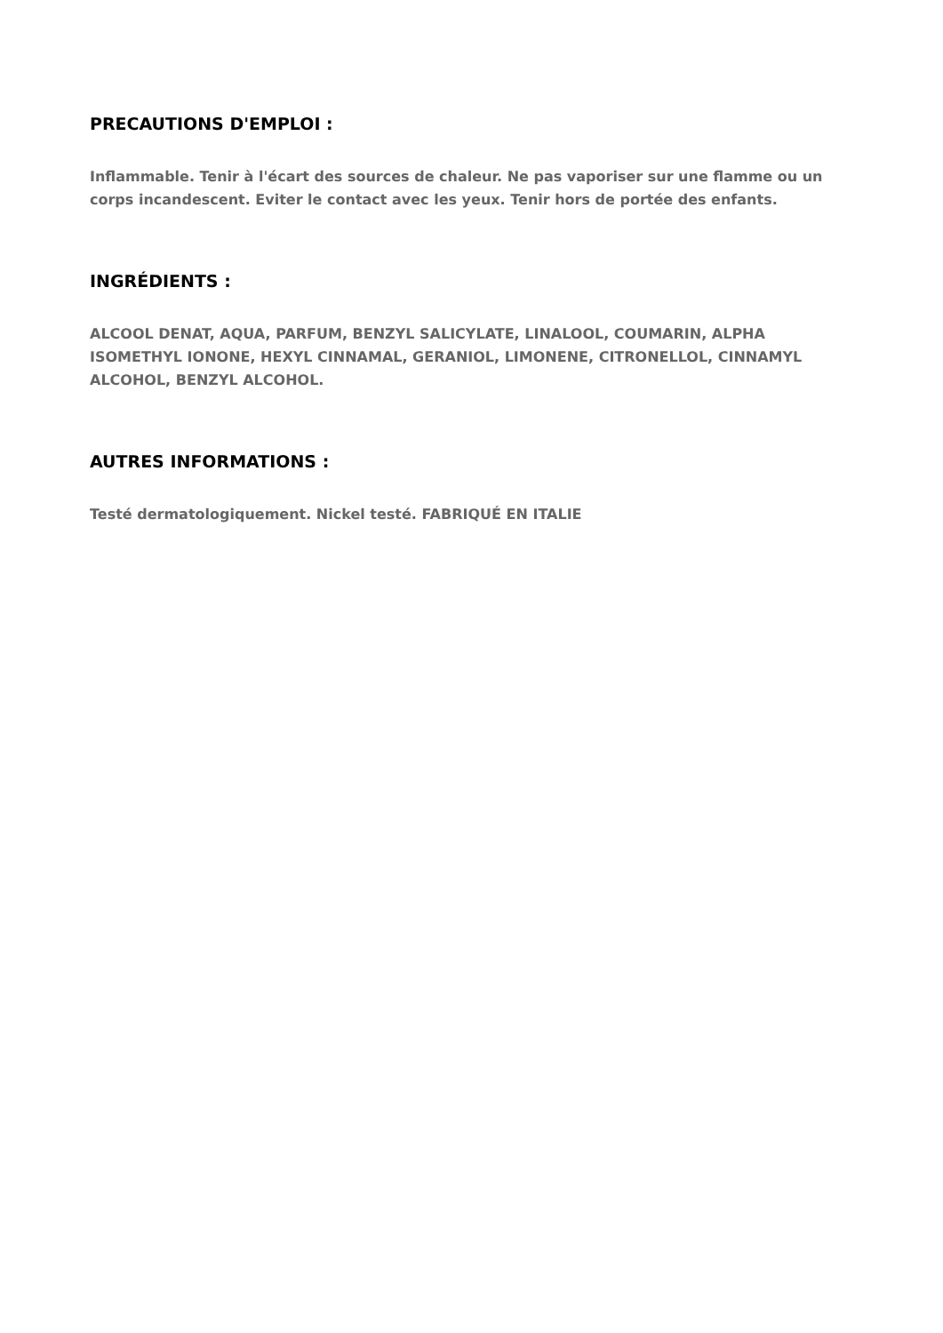PRECAUTIONS D'EMPLOI :
Inflammable. Tenir à l'écart des sources de chaleur. Ne pas vaporiser sur une flamme ou un corps incandescent. Eviter le contact avec les yeux. Tenir hors de portée des enfants.
INGRÉDIENTS :
ALCOOL DENAT, AQUA, PARFUM, BENZYL SALICYLATE, LINALOOL, COUMARIN, ALPHA ISOMETHYL IONONE, HEXYL CINNAMAL, GERANIOL, LIMONENE, CITRONELLOL, CINNAMYL ALCOHOL, BENZYL ALCOHOL.
AUTRES INFORMATIONS :
Testé dermatologiquement. Nickel testé. FABRIQUÉ EN ITALIE